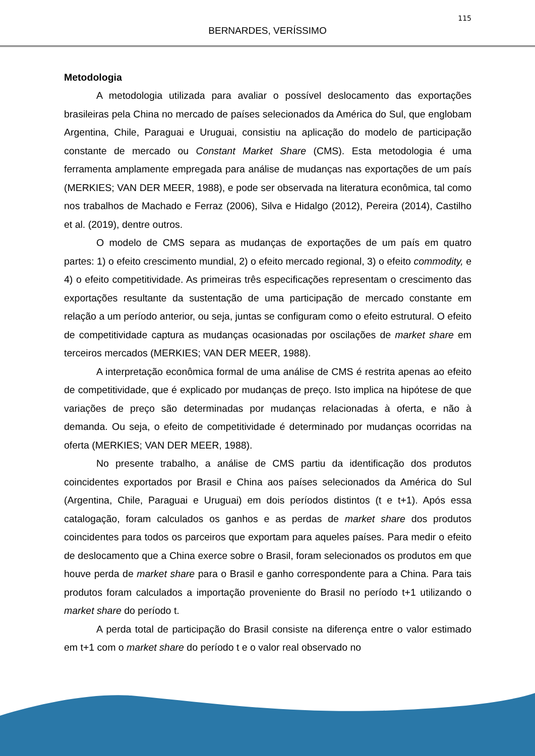115
BERNARDES, VERÍSSIMO
Metodologia
A metodologia utilizada para avaliar o possível deslocamento das exportações brasileiras pela China no mercado de países selecionados da América do Sul, que englobam Argentina, Chile, Paraguai e Uruguai, consistiu na aplicação do modelo de participação constante de mercado ou Constant Market Share (CMS). Esta metodologia é uma ferramenta amplamente empregada para análise de mudanças nas exportações de um país (MERKIES; VAN DER MEER, 1988), e pode ser observada na literatura econômica, tal como nos trabalhos de Machado e Ferraz (2006), Silva e Hidalgo (2012), Pereira (2014), Castilho et al. (2019), dentre outros.
O modelo de CMS separa as mudanças de exportações de um país em quatro partes: 1) o efeito crescimento mundial, 2) o efeito mercado regional, 3) o efeito commodity, e 4) o efeito competitividade. As primeiras três especificações representam o crescimento das exportações resultante da sustentação de uma participação de mercado constante em relação a um período anterior, ou seja, juntas se configuram como o efeito estrutural. O efeito de competitividade captura as mudanças ocasionadas por oscilações de market share em terceiros mercados (MERKIES; VAN DER MEER, 1988).
A interpretação econômica formal de uma análise de CMS é restrita apenas ao efeito de competitividade, que é explicado por mudanças de preço. Isto implica na hipótese de que variações de preço são determinadas por mudanças relacionadas à oferta, e não à demanda. Ou seja, o efeito de competitividade é determinado por mudanças ocorridas na oferta (MERKIES; VAN DER MEER, 1988).
No presente trabalho, a análise de CMS partiu da identificação dos produtos coincidentes exportados por Brasil e China aos países selecionados da América do Sul (Argentina, Chile, Paraguai e Uruguai) em dois períodos distintos (t e t+1). Após essa catalogação, foram calculados os ganhos e as perdas de market share dos produtos coincidentes para todos os parceiros que exportam para aqueles países. Para medir o efeito de deslocamento que a China exerce sobre o Brasil, foram selecionados os produtos em que houve perda de market share para o Brasil e ganho correspondente para a China. Para tais produtos foram calculados a importação proveniente do Brasil no período t+1 utilizando o market share do período t.
A perda total de participação do Brasil consiste na diferença entre o valor estimado em t+1 com o market share do período t e o valor real observado no